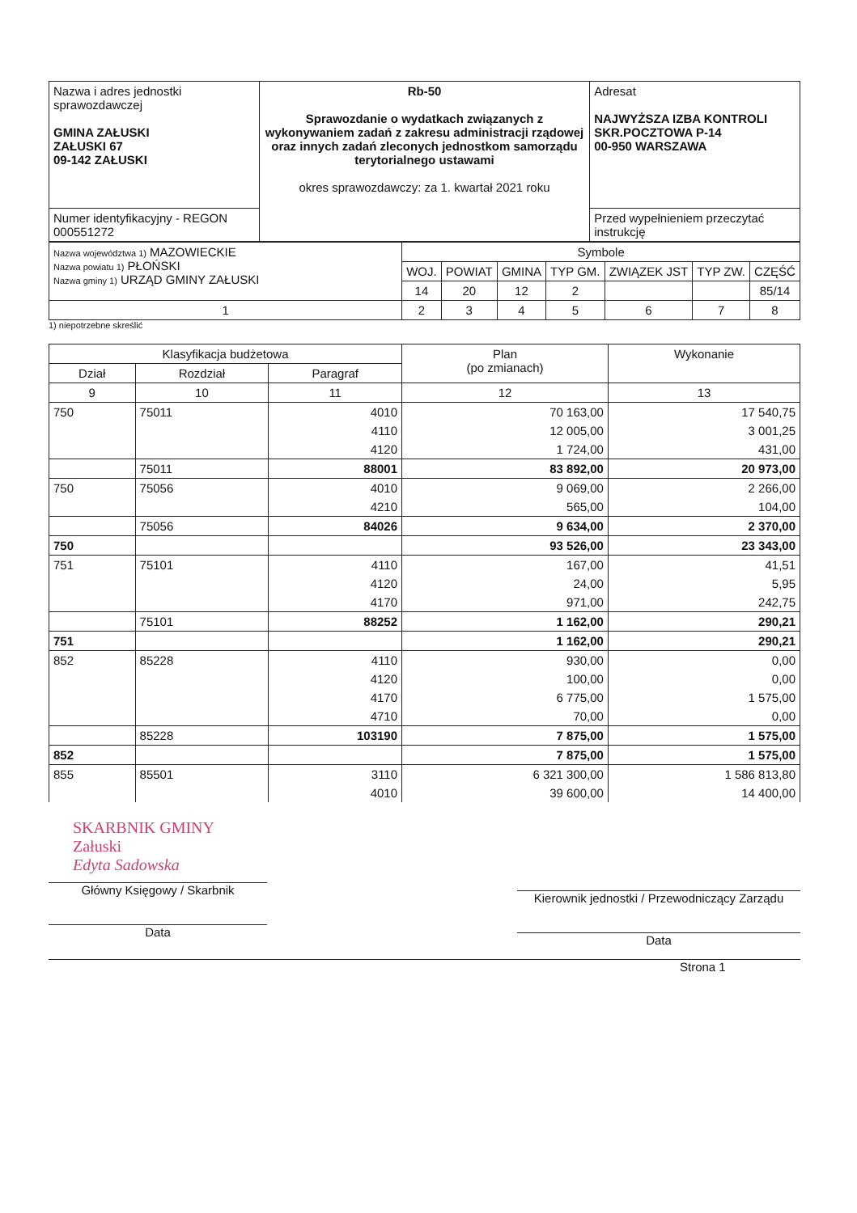| Nazwa i adres jednostki sprawozdawczej GMINA ZAŁUSKI ZAŁUSKI 67 09-142 ZAŁUSKI | Rb-50 Sprawozdanie o wydatkach związanych z wykonywaniem zadań z zakresu administracji rządowej oraz innych zadań zleconych jednostkom samorządu terytorialnego ustawami okres sprawozdawczy: za 1. kwartał 2021 roku | Adresat NAJWYŻSZA IZBA KONTROLI SKR.POCZTOWA P-14 00-950 WARSZAWA |
| Numer identyfikacyjny - REGON 000551272 | | Przed wypełnieniem przeczytać instrukcję |
| Nazwa województwa 1) MAZOWIECKIE Nazwa powiatu 1) PŁOŃSKI Nazwa gminy 1) URZĄD GMINY ZAŁUSKI | Symbole | | | | | | |
| | WOJ. | POWIAT | GMINA | TYP GM. | ZWIĄZEK JST | TYP ZW. | CZĘŚĆ |
| | 14 | 20 | 12 | 2 | | | 85/14 |
| 1 | 2 | 3 | 4 | 5 | 6 | 7 | 8 |
1) niepotrzebne skreślić
| Klasyfikacja budżetowa | | | Plan (po zmianach) | Wykonanie |
| --- | --- | --- | --- | --- |
| Dział | Rozdział | Paragraf | | |
| 9 | 10 | 11 | 12 | 13 |
| 750 | 75011 | 4010 | 70 163,00 | 17 540,75 |
| | | 4110 | 12 005,00 | 3 001,25 |
| | | 4120 | 1 724,00 | 431,00 |
| | 75011 | 88001 | 83 892,00 | 20 973,00 |
| 750 | 75056 | 4010 | 9 069,00 | 2 266,00 |
| | | 4210 | 565,00 | 104,00 |
| | 75056 | 84026 | 9 634,00 | 2 370,00 |
| 750 | | | 93 526,00 | 23 343,00 |
| 751 | 75101 | 4110 | 167,00 | 41,51 |
| | | 4120 | 24,00 | 5,95 |
| | | 4170 | 971,00 | 242,75 |
| | 75101 | 88252 | 1 162,00 | 290,21 |
| 751 | | | 1 162,00 | 290,21 |
| 852 | 85228 | 4110 | 930,00 | 0,00 |
| | | 4120 | 100,00 | 0,00 |
| | | 4170 | 6 775,00 | 1 575,00 |
| | | 4710 | 70,00 | 0,00 |
| | 85228 | 103190 | 7 875,00 | 1 575,00 |
| 852 | | | 7 875,00 | 1 575,00 |
| 855 | 85501 | 3110 | 6 321 300,00 | 1 586 813,80 |
| | | 4010 | 39 600,00 | 14 400,00 |
SKARBNIK GMINY
Załuski
Edyta Sadowska
Główny Księgowy / Skarbnik
Data
Kierownik jednostki / Przewodniczący Zarządu
Data
Strona 1